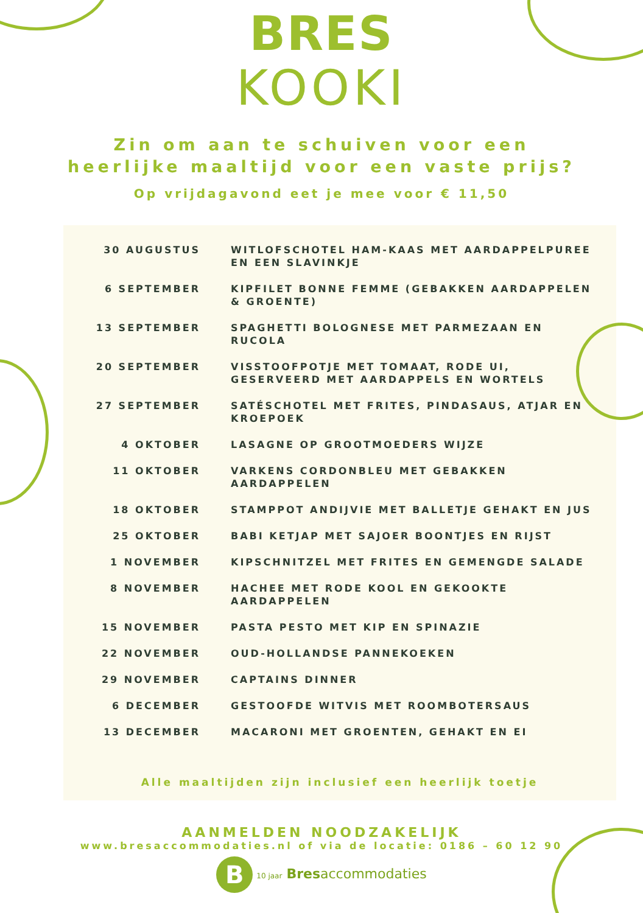BRES
KOOKI
Zin om aan te schuiven voor een
heerlijke maaltijd voor een vaste prijs?
Op vrijdagavond eet je mee voor € 11,50
| 30 AUGUSTUS | WITLOFSCHOTEL HAM-KAAS MET AARDAPPELPUREE EN EEN SLAVINKJE |
| 6 SEPTEMBER | KIPFILET BONNE FEMME (GEBAKKEN AARDAPPELEN & GROENTE) |
| 13 SEPTEMBER | SPAGHETTI BOLOGNESE MET PARMEZAAN EN RUCOLA |
| 20 SEPTEMBER | VISSTOOFPOTJE MET TOMAAT, RODE UI, GESERVEERD MET AARDAPPELS EN WORTELS |
| 27 SEPTEMBER | SATÉSCHOTEL MET FRITES, PINDASAUS, ATJAR EN KROEPOEK |
| 4 OKTOBER | LASAGNE OP GROOTMOEDERS WIJZE |
| 11 OKTOBER | VARKENS CORDONBLEU MET GEBAKKEN AARDAPPELEN |
| 18 OKTOBER | STAMPPOT ANDIJVIE MET BALLETJE GEHAKT EN JUS |
| 25 OKTOBER | BABI KETJAP MET SAJOER BOONTJES EN RIJST |
| 1 NOVEMBER | KIPSCHNITZEL MET FRITES EN GEMENGDE SALADE |
| 8 NOVEMBER | HACHEE MET RODE KOOL EN GEKOOKTE AARDAPPELEN |
| 15 NOVEMBER | PASTA PESTO MET KIP EN SPINAZIE |
| 22 NOVEMBER | OUD-HOLLANDSE PANNEKOEKEN |
| 29 NOVEMBER | CAPTAINS DINNER |
| 6 DECEMBER | GESTOOFDE WITVIS MET ROOMBOTERSAUS |
| 13 DECEMBER | MACARONI MET GROENTEN, GEHAKT EN EI |
Alle maaltijden zijn inclusief een heerlijk toetje
AANMELDEN NOODZAKELIJK
www.bresaccommodaties.nl of via de locatie: 0186 – 60 12 90
B 10 jaar Bresaccommodaties